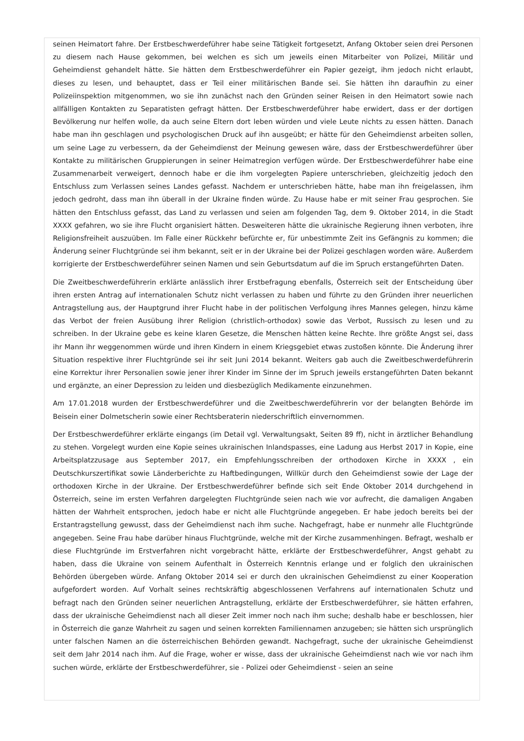seinen Heimatort fahre. Der Erstbeschwerdeführer habe seine Tätigkeit fortgesetzt, Anfang Oktober seien drei Personen zu diesem nach Hause gekommen, bei welchen es sich um jeweils einen Mitarbeiter von Polizei, Militär und Geheimdienst gehandelt hätte. Sie hätten dem Erstbeschwerdeführer ein Papier gezeigt, ihm jedoch nicht erlaubt, dieses zu lesen, und behauptet, dass er Teil einer militärischen Bande sei. Sie hätten ihn daraufhin zu einer Polizeiinspektion mitgenommen, wo sie ihn zunächst nach den Gründen seiner Reisen in den Heimatort sowie nach allfälligen Kontakten zu Separatisten gefragt hätten. Der Erstbeschwerdeführer habe erwidert, dass er der dortigen Bevölkerung nur helfen wolle, da auch seine Eltern dort leben würden und viele Leute nichts zu essen hätten. Danach habe man ihn geschlagen und psychologischen Druck auf ihn ausgeübt; er hätte für den Geheimdienst arbeiten sollen, um seine Lage zu verbessern, da der Geheimdienst der Meinung gewesen wäre, dass der Erstbeschwerdeführer über Kontakte zu militärischen Gruppierungen in seiner Heimatregion verfügen würde. Der Erstbeschwerdeführer habe eine Zusammenarbeit verweigert, dennoch habe er die ihm vorgelegten Papiere unterschrieben, gleichzeitig jedoch den Entschluss zum Verlassen seines Landes gefasst. Nachdem er unterschrieben hätte, habe man ihn freigelassen, ihm jedoch gedroht, dass man ihn überall in der Ukraine finden würde. Zu Hause habe er mit seiner Frau gesprochen. Sie hätten den Entschluss gefasst, das Land zu verlassen und seien am folgenden Tag, dem 9. Oktober 2014, in die Stadt XXXX gefahren, wo sie ihre Flucht organisiert hätten. Desweiteren hätte die ukrainische Regierung ihnen verboten, ihre Religionsfreiheit auszuüben. Im Falle einer Rückkehr befürchte er, für unbestimmte Zeit ins Gefängnis zu kommen; die Änderung seiner Fluchtgründe sei ihm bekannt, seit er in der Ukraine bei der Polizei geschlagen worden wäre. Außerdem korrigierte der Erstbeschwerdeführer seinen Namen und sein Geburtsdatum auf die im Spruch erstangeführten Daten.
Die Zweitbeschwerdeführerin erklärte anlässlich ihrer Erstbefragung ebenfalls, Österreich seit der Entscheidung über ihren ersten Antrag auf internationalen Schutz nicht verlassen zu haben und führte zu den Gründen ihrer neuerlichen Antragstellung aus, der Hauptgrund ihrer Flucht habe in der politischen Verfolgung ihres Mannes gelegen, hinzu käme das Verbot der freien Ausübung ihrer Religion (christlich-orthodox) sowie das Verbot, Russisch zu lesen und zu schreiben. In der Ukraine gebe es keine klaren Gesetze, die Menschen hätten keine Rechte. Ihre größte Angst sei, dass ihr Mann ihr weggenommen würde und ihren Kindern in einem Kriegsgebiet etwas zustoßen könnte. Die Änderung ihrer Situation respektive ihrer Fluchtgründe sei ihr seit Juni 2014 bekannt. Weiters gab auch die Zweitbeschwerdeführerin eine Korrektur ihrer Personalien sowie jener ihrer Kinder im Sinne der im Spruch jeweils erstangeführten Daten bekannt und ergänzte, an einer Depression zu leiden und diesbezüglich Medikamente einzunehmen.
Am 17.01.2018 wurden der Erstbeschwerdeführer und die Zweitbeschwerdeführerin vor der belangten Behörde im Beisein einer Dolmetscherin sowie einer Rechtsberaterin niederschriftlich einvernommen.
Der Erstbeschwerdeführer erklärte eingangs (im Detail vgl. Verwaltungsakt, Seiten 89 ff), nicht in ärztlicher Behandlung zu stehen. Vorgelegt wurden eine Kopie seines ukrainischen Inlandspasses, eine Ladung aus Herbst 2017 in Kopie, eine Arbeitsplatzzusage aus September 2017, ein Empfehlungsschreiben der orthodoxen Kirche in XXXX , ein Deutschkurszertifikat sowie Länderberichte zu Haftbedingungen, Willkür durch den Geheimdienst sowie der Lage der orthodoxen Kirche in der Ukraine. Der Erstbeschwerdeführer befinde sich seit Ende Oktober 2014 durchgehend in Österreich, seine im ersten Verfahren dargelegten Fluchtgründe seien nach wie vor aufrecht, die damaligen Angaben hätten der Wahrheit entsprochen, jedoch habe er nicht alle Fluchtgründe angegeben. Er habe jedoch bereits bei der Erstantragstellung gewusst, dass der Geheimdienst nach ihm suche. Nachgefragt, habe er nunmehr alle Fluchtgründe angegeben. Seine Frau habe darüber hinaus Fluchtgründe, welche mit der Kirche zusammenhingen. Befragt, weshalb er diese Fluchtgründe im Erstverfahren nicht vorgebracht hätte, erklärte der Erstbeschwerdeführer, Angst gehabt zu haben, dass die Ukraine von seinem Aufenthalt in Österreich Kenntnis erlange und er folglich den ukrainischen Behörden übergeben würde. Anfang Oktober 2014 sei er durch den ukrainischen Geheimdienst zu einer Kooperation aufgefordert worden. Auf Vorhalt seines rechtskräftig abgeschlossenen Verfahrens auf internationalen Schutz und befragt nach den Gründen seiner neuerlichen Antragstellung, erklärte der Erstbeschwerdeführer, sie hätten erfahren, dass der ukrainische Geheimdienst nach all dieser Zeit immer noch nach ihm suche; deshalb habe er beschlossen, hier in Österreich die ganze Wahrheit zu sagen und seinen korrekten Familiennamen anzugeben; sie hätten sich ursprünglich unter falschen Namen an die österreichischen Behörden gewandt. Nachgefragt, suche der ukrainische Geheimdienst seit dem Jahr 2014 nach ihm. Auf die Frage, woher er wisse, dass der ukrainische Geheimdienst nach wie vor nach ihm suchen würde, erklärte der Erstbeschwerdeführer, sie - Polizei oder Geheimdienst - seien an seine